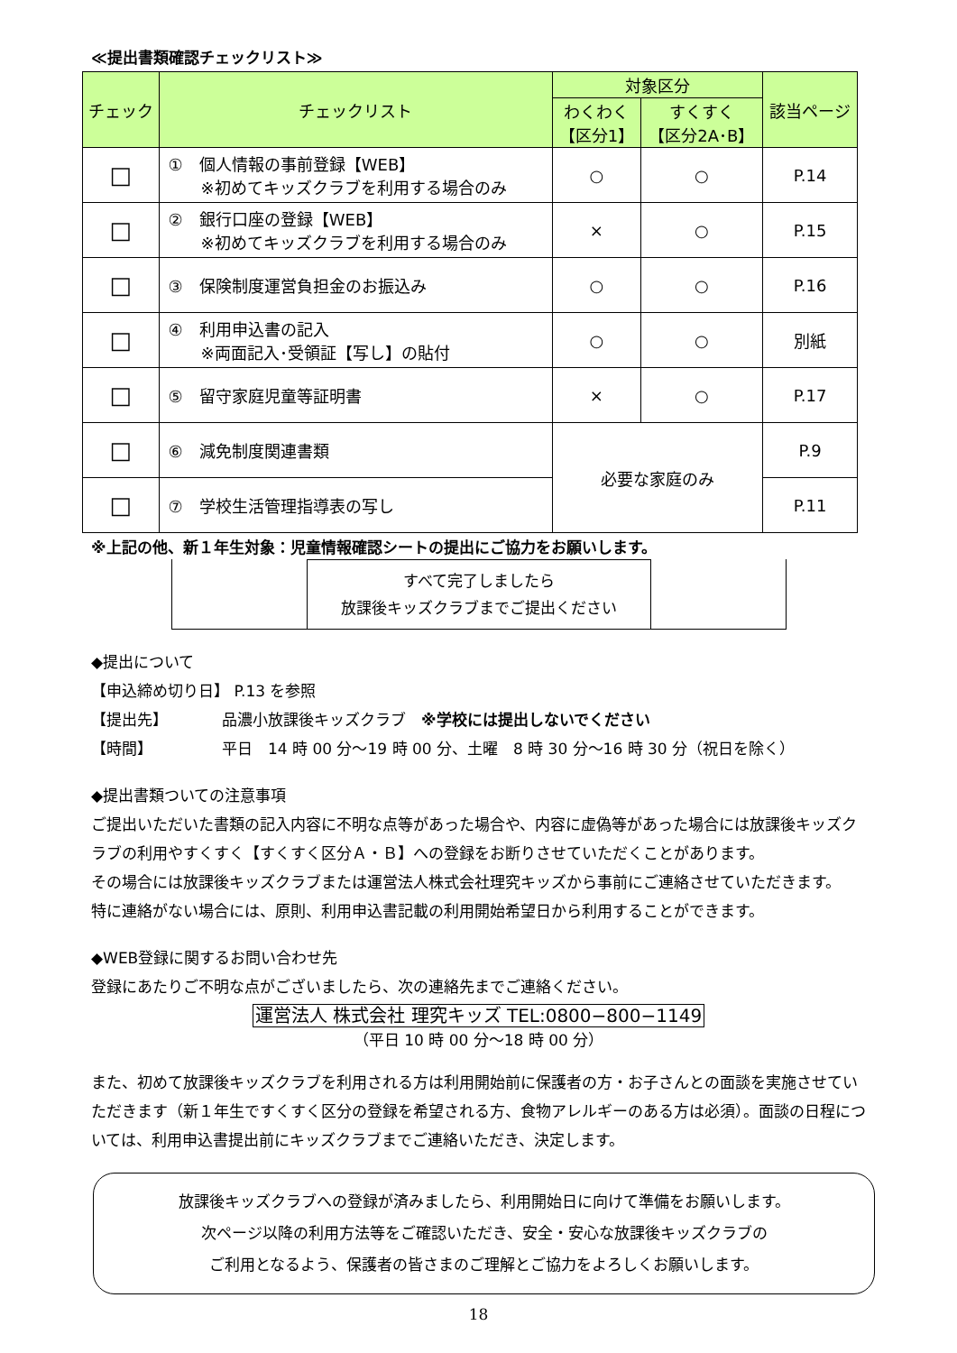≪提出書類確認チェックリスト≫
| チェック | チェックリスト | 対象区分 | | 該当ページ |
| --- | --- | --- | --- | --- |
| | | わくわく 【区分1】 | すくすく 【区分2A･B】 | |
| □ | ① 個人情報の事前登録【WEB】 ※初めてキッズクラブを利用する場合のみ | ○ | ○ | P.14 |
| □ | ② 銀行口座の登録【WEB】 ※初めてキッズクラブを利用する場合のみ | × | ○ | P.15 |
| □ | ③ 保険制度運営負担金のお振込み | ○ | ○ | P.16 |
| □ | ④ 利用申込書の記入 ※両面記入･受領証【写し】の貼付 | ○ | ○ | 別紙 |
| □ | ⑤ 留守家庭児童等証明書 | × | ○ | P.17 |
| □ | ⑥ 減免制度関連書類 | 必要な家庭のみ | | P.9 |
| □ | ⑦ 学校生活管理指導表の写し | | | P.11 |
※上記の他、新１年生対象：児童情報確認シートの提出にご協力をお願いします。
すべて完了しましたら
放課後キッズクラブまでご提出ください
◆提出について
【申込締め切り日】 P.13 を参照
【提出先】　　　　品濃小放課後キッズクラブ　※学校には提出しないでください
【時間】　　　　　平日　14 時 00 分～19 時 00 分、土曜　8 時 30 分～16 時 30 分（祝日を除く）
◆提出書類ついての注意事項
ご提出いただいた書類の記入内容に不明な点等があった場合や、内容に虚偽等があった場合には放課後キッズクラブの利用やすくすく【すくすく区分Ａ・Ｂ】への登録をお断りさせていただくことがあります。
その場合には放課後キッズクラブまたは運営法人株式会社理究キッズから事前にご連絡させていただきます。
特に連絡がない場合には、原則、利用申込書記載の利用開始希望日から利用することができます。
◆WEB登録に関するお問い合わせ先
登録にあたりご不明な点がございましたら、次の連絡先までご連絡ください。
運営法人 株式会社 理究キッズ TEL:0800−800−1149
（平日 10 時 00 分～18 時 00 分）
また、初めて放課後キッズクラブを利用される方は利用開始前に保護者の方・お子さんとの面談を実施させていただきます（新１年生ですくすく区分の登録を希望される方、食物アレルギーのある方は必須）。面談の日程については、利用申込書提出前にキッズクラブまでご連絡いただき、決定します。
放課後キッズクラブへの登録が済みましたら、利用開始日に向けて準備をお願いします。
次ページ以降の利用方法等をご確認いただき、安全・安心な放課後キッズクラブの
ご利用となるよう、保護者の皆さまのご理解とご協力をよろしくお願いします。
18